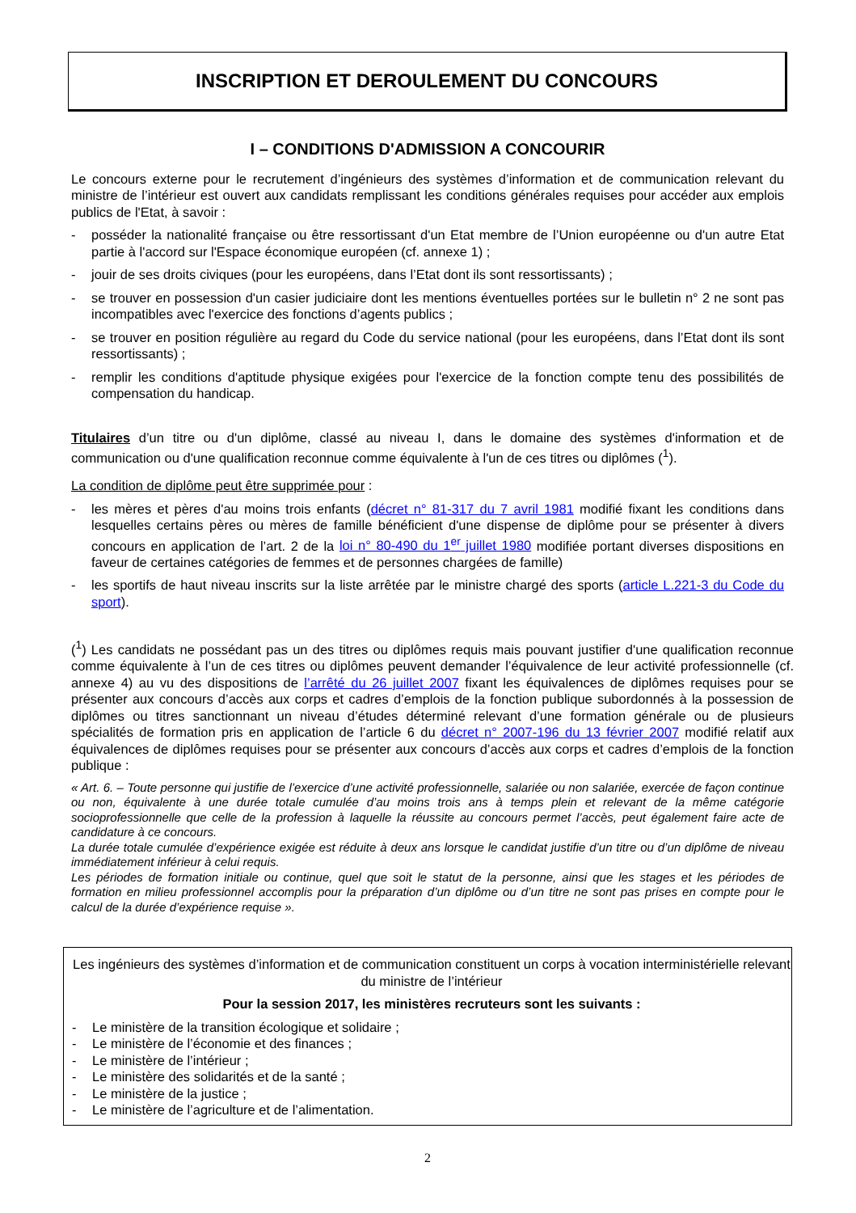INSCRIPTION ET DEROULEMENT DU CONCOURS
I – CONDITIONS D'ADMISSION A CONCOURIR
Le concours externe pour le recrutement d’ingénieurs des systèmes d’information et de communication relevant du ministre de l’intérieur est ouvert aux candidats remplissant les conditions générales requises pour accéder aux emplois publics de l'Etat, à savoir :
- posséder la nationalité française ou être ressortissant d'un Etat membre de l’Union européenne ou d'un autre Etat partie à l'accord sur l'Espace économique européen (cf. annexe 1) ;
- jouir de ses droits civiques (pour les européens, dans l’Etat dont ils sont ressortissants) ;
- se trouver en possession d'un casier judiciaire dont les mentions éventuelles portées sur le bulletin n° 2 ne sont pas incompatibles avec l'exercice des fonctions d’agents publics ;
- se trouver en position régulière au regard du Code du service national (pour les européens, dans l’Etat dont ils sont ressortissants) ;
- remplir les conditions d'aptitude physique exigées pour l'exercice de la fonction compte tenu des possibilités de compensation du handicap.
Titulaires d’un titre ou d'un diplôme, classé au niveau I, dans le domaine des systèmes d'information et de communication ou d'une qualification reconnue comme équivalente à l'un de ces titres ou diplômes (<sup>1</sup>).
La condition de diplôme peut être supprimée pour :
- les mères et pères d'au moins trois enfants (décret n° 81-317 du 7 avril 1981 modifié fixant les conditions dans lesquelles certains pères ou mères de famille bénéficient d'une dispense de diplôme pour se présenter à divers concours en application de l’art. 2 de la loi n° 80-490 du 1<sup>er</sup> juillet 1980 modifiée portant diverses dispositions en faveur de certaines catégories de femmes et de personnes chargées de famille)
- les sportifs de haut niveau inscrits sur la liste arrêtée par le ministre chargé des sports (article L.221-3 du Code du sport).
(<sup>1</sup>) Les candidats ne possédant pas un des titres ou diplômes requis mais pouvant justifier d'une qualification reconnue comme équivalente à l’un de ces titres ou diplômes peuvent demander l’équivalence de leur activité professionnelle (cf. annexe 4) au vu des dispositions de l’arrêté du 26 juillet 2007 fixant les équivalences de diplômes requises pour se présenter aux concours d’accès aux corps et cadres d’emplois de la fonction publique subordonnés à la possession de diplômes ou titres sanctionnant un niveau d’études déterminé relevant d’une formation générale ou de plusieurs spécialités de formation pris en application de l’article 6 du décret n° 2007-196 du 13 février 2007 modifié relatif aux équivalences de diplômes requises pour se présenter aux concours d’accès aux corps et cadres d’emplois de la fonction publique :
« Art. 6. – Toute personne qui justifie de l’exercice d’une activité professionnelle, salariée ou non salariée, exercée de façon continue ou non, équivalente à une durée totale cumulée d’au moins trois ans à temps plein et relevant de la même catégorie socioprofessionnelle que celle de la profession à laquelle la réussite au concours permet l’accès, peut également faire acte de candidature à ce concours.
La durée totale cumulée d’expérience exigée est réduite à deux ans lorsque le candidat justifie d’un titre ou d’un diplôme de niveau immédiatement inférieur à celui requis.
Les périodes de formation initiale ou continue, quel que soit le statut de la personne, ainsi que les stages et les périodes de formation en milieu professionnel accomplis pour la préparation d’un diplôme ou d’un titre ne sont pas prises en compte pour le calcul de la durée d’expérience requise ».
Les ingénieurs des systèmes d’information et de communication constituent un corps à vocation interministérielle relevant du ministre de l’intérieur
Pour la session 2017, les ministères recruteurs sont les suivants :
- Le ministère de la transition écologique et solidaire ;
- Le ministère de l’économie et des finances ;
- Le ministère de l’intérieur ;
- Le ministère des solidarités et de la santé ;
- Le ministère de la justice ;
- Le ministère de l’agriculture et de l’alimentation.
2